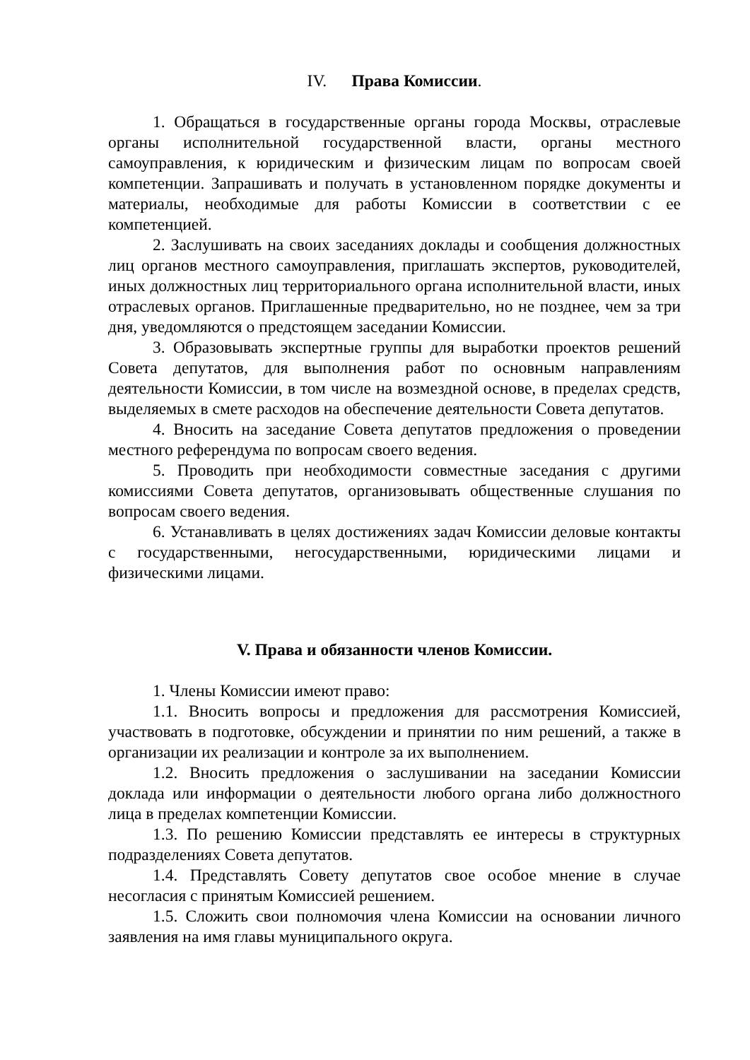IV. Права Комиссии.
1. Обращаться в государственные органы города Москвы, отраслевые органы исполнительной государственной власти, органы местного самоуправления, к юридическим и физическим лицам по вопросам своей компетенции. Запрашивать и получать в установленном порядке документы и материалы, необходимые для работы Комиссии в соответствии с ее компетенцией.
2. Заслушивать на своих заседаниях доклады и сообщения должностных лиц органов местного самоуправления, приглашать экспертов, руководителей, иных должностных лиц территориального органа исполнительной власти, иных отраслевых органов. Приглашенные предварительно, но не позднее, чем за три дня, уведомляются о предстоящем заседании Комиссии.
3. Образовывать экспертные группы для выработки проектов решений Совета депутатов, для выполнения работ по основным направлениям деятельности Комиссии, в том числе на возмездной основе, в пределах средств, выделяемых в смете расходов на обеспечение деятельности Совета депутатов.
4. Вносить на заседание Совета депутатов предложения о проведении местного референдума по вопросам своего ведения.
5. Проводить при необходимости совместные заседания с другими комиссиями Совета депутатов, организовывать общественные слушания по вопросам своего ведения.
6. Устанавливать в целях достижениях задач Комиссии деловые контакты с государственными, негосударственными, юридическими лицами и физическими лицами.
V. Права и обязанности членов Комиссии.
1. Члены Комиссии имеют право:
1.1. Вносить вопросы и предложения для рассмотрения Комиссией, участвовать в подготовке, обсуждении и принятии по ним решений, а также в организации их реализации и контроле за их выполнением.
1.2. Вносить предложения о заслушивании на заседании Комиссии доклада или информации о деятельности любого органа либо должностного лица в пределах компетенции Комиссии.
1.3. По решению Комиссии представлять ее интересы в структурных подразделениях Совета депутатов.
1.4. Представлять Совету депутатов свое особое мнение в случае несогласия с принятым Комиссией решением.
1.5. Сложить свои полномочия члена Комиссии на основании личного заявления на имя главы муниципального округа.